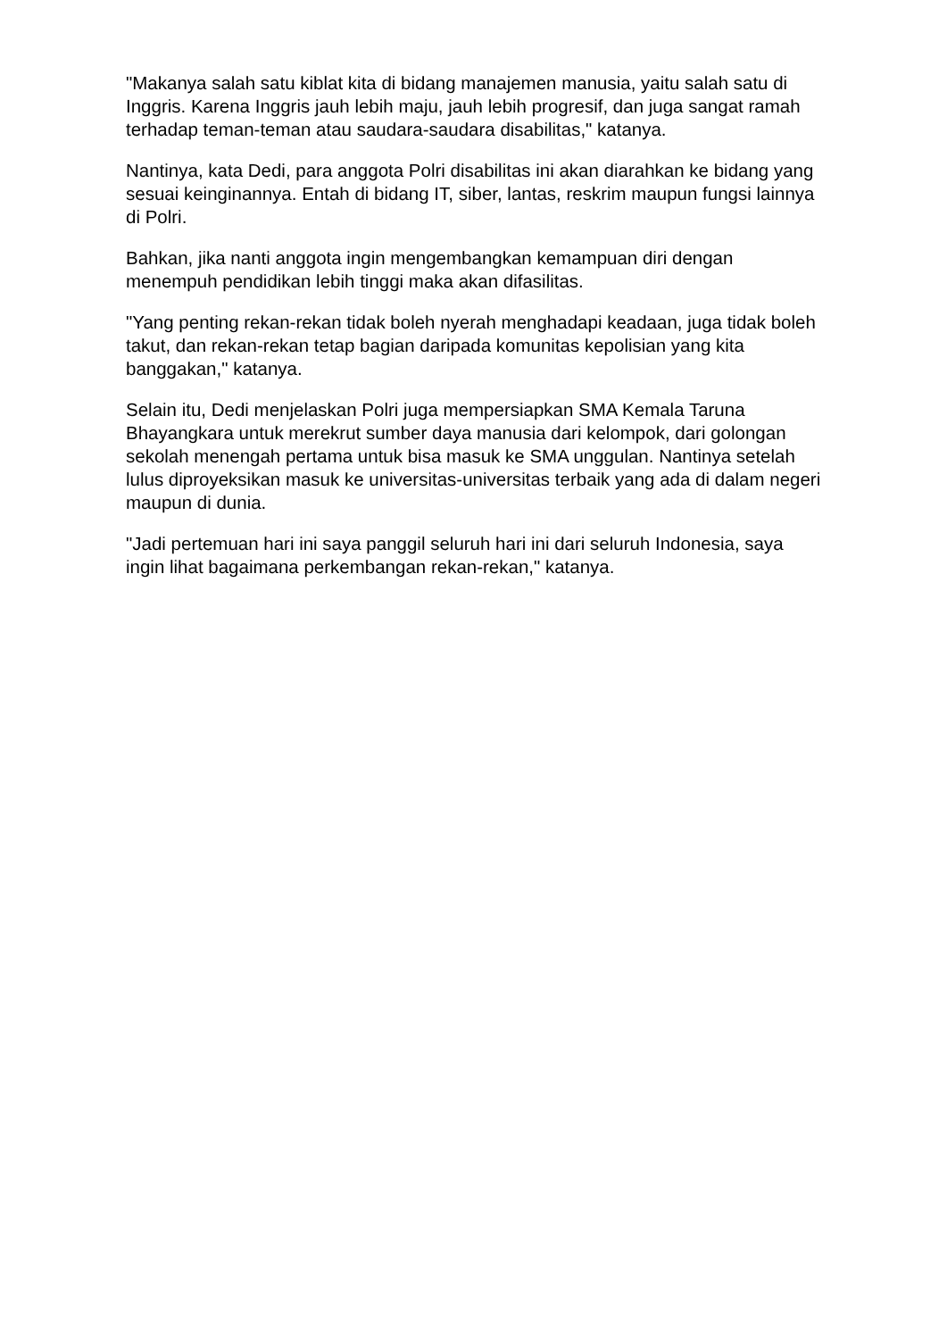"Makanya salah satu kiblat kita di bidang manajemen manusia, yaitu salah satu di Inggris. Karena Inggris jauh lebih maju, jauh lebih progresif, dan juga sangat ramah terhadap teman-teman atau saudara-saudara disabilitas," katanya.
Nantinya, kata Dedi, para anggota Polri disabilitas ini akan diarahkan ke bidang yang sesuai keinginannya. Entah di bidang IT, siber, lantas, reskrim maupun fungsi lainnya di Polri.
Bahkan, jika nanti anggota ingin mengembangkan kemampuan diri dengan menempuh pendidikan lebih tinggi maka akan difasilitas.
"Yang penting rekan-rekan tidak boleh nyerah menghadapi keadaan, juga tidak boleh takut, dan rekan-rekan tetap bagian daripada komunitas kepolisian yang kita banggakan," katanya.
Selain itu, Dedi menjelaskan Polri juga mempersiapkan SMA Kemala Taruna Bhayangkara untuk merekrut sumber daya manusia dari kelompok, dari golongan sekolah menengah pertama untuk bisa masuk ke SMA unggulan. Nantinya setelah lulus diproyeksikan masuk ke universitas-universitas terbaik yang ada di dalam negeri maupun di dunia.
"Jadi pertemuan hari ini saya panggil seluruh hari ini dari seluruh Indonesia, saya ingin lihat bagaimana perkembangan rekan-rekan," katanya.